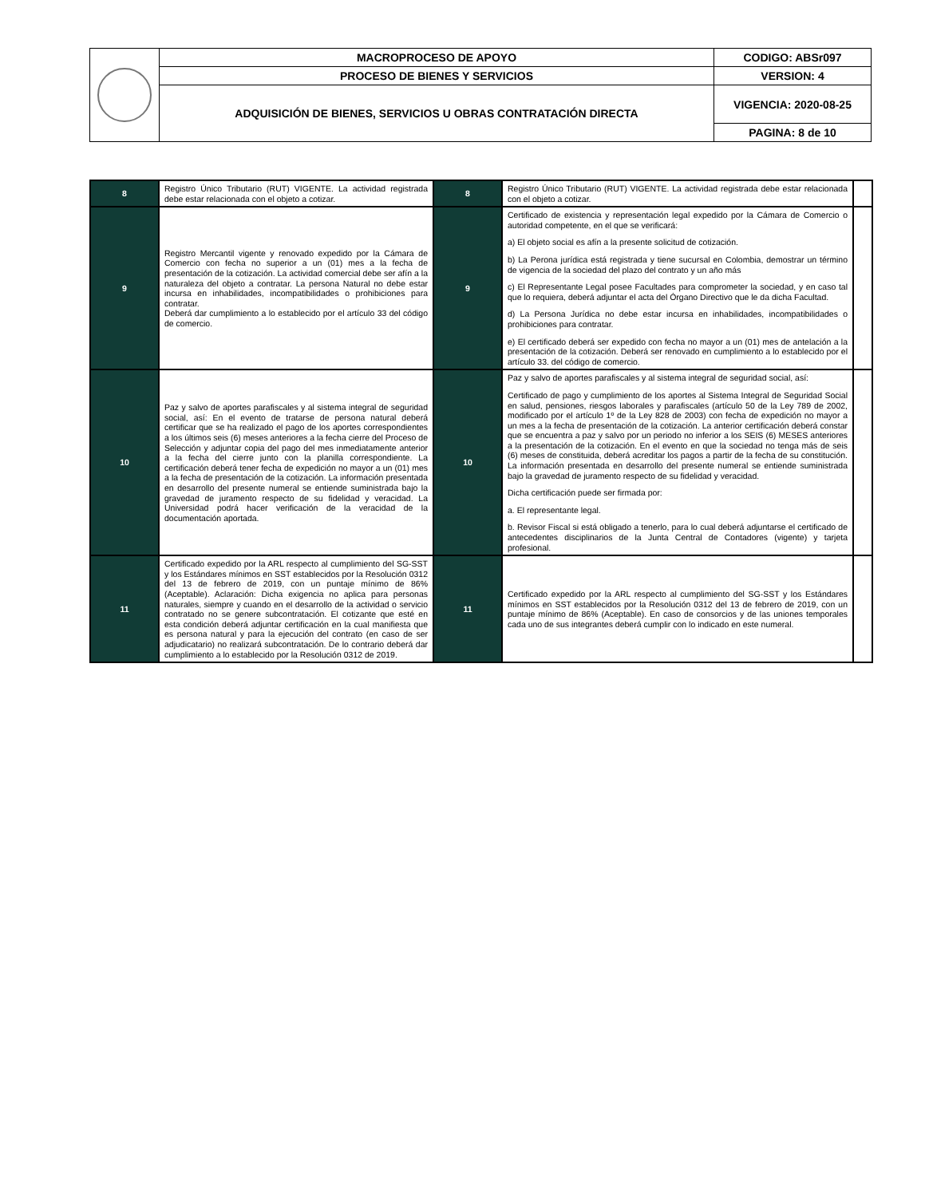| | MACROPROCESO DE APOYO | CODIGO: ABSr097 |
| | PROCESO DE BIENES Y SERVICIOS | VERSION: 4 |
| | ADQUISICIÓN DE BIENES, SERVICIOS U OBRAS CONTRATACIÓN DIRECTA | VIGENCIA: 2020-08-25 |
| | | PAGINA: 8 de 10 |
| 8 | Registro Único Tributario (RUT) VIGENTE. La actividad registrada debe estar relacionada con el objeto a cotizar. | 8 | Registro Único Tributario (RUT) VIGENTE. La actividad registrada debe estar relacionada con el objeto a cotizar. | |
| 9 | Registro Mercantil vigente y renovado expedido por la Cámara de Comercio con fecha no superior a un (01) mes a la fecha de presentación de la cotización. La actividad comercial debe ser afín a la naturaleza del objeto a contratar. La persona Natural no debe estar incursa en inhabilidades, incompatibilidades o prohibiciones para contratar. Deberá dar cumplimiento a lo establecido por el artículo 33 del código de comercio. | 9 | Certificado de existencia y representación legal expedido por la Cámara de Comercio o autoridad competente, en el que se verificará: a) El objeto social es afín a la presente solicitud de cotización. b) La Perona jurídica está registrada y tiene sucursal en Colombia, demostrar un término de vigencia de la sociedad del plazo del contrato y un año más c) El Representante Legal posee Facultades para comprometer la sociedad, y en caso tal que lo requiera, deberá adjuntar el acta del Órgano Directivo que le da dicha Facultad. d) La Persona Jurídica no debe estar incursa en inhabilidades, incompatibilidades o prohibiciones para contratar. e) El certificado deberá ser expedido con fecha no mayor a un (01) mes de antelación a la presentación de la cotización. Deberá ser renovado en cumplimiento a lo establecido por el artículo 33. del código de comercio. | |
| 10 | Paz y salvo de aportes parafiscales y al sistema integral de seguridad social, así: En el evento de tratarse de persona natural deberá certificar que se ha realizado el pago de los aportes correspondientes a los últimos seis (6) meses anteriores a la fecha cierre del Proceso de Selección y adjuntar copia del pago del mes inmediatamente anterior a la fecha del cierre junto con la planilla correspondiente. La certificación deberá tener fecha de expedición no mayor a un (01) mes a la fecha de presentación de la cotización. La información presentada en desarrollo del presente numeral se entiende suministrada bajo la gravedad de juramento respecto de su fidelidad y veracidad. La Universidad podrá hacer verificación de la veracidad de la documentación aportada. | 10 | Paz y salvo de aportes parafiscales y al sistema integral de seguridad social, así: Certificado de pago y cumplimiento de los aportes al Sistema Integral de Seguridad Social en salud, pensiones, riesgos laborales y parafiscales (artículo 50 de la Ley 789 de 2002, modificado por el artículo 1º de la Ley 828 de 2003) con fecha de expedición no mayor a un mes a la fecha de presentación de la cotización. La anterior certificación deberá constar que se encuentra a paz y salvo por un periodo no inferior a los SEIS (6) MESES anteriores a la presentación de la cotización. En el evento en que la sociedad no tenga más de seis (6) meses de constituida, deberá acreditar los pagos a partir de la fecha de su constitución. La información presentada en desarrollo del presente numeral se entiende suministrada bajo la gravedad de juramento respecto de su fidelidad y veracidad. Dicha certificación puede ser firmada por: a. El representante legal. b. Revisor Fiscal si está obligado a tenerlo, para lo cual deberá adjuntarse el certificado de antecedentes disciplinarios de la Junta Central de Contadores (vigente) y tarjeta profesional. | |
| 11 | Certificado expedido por la ARL respecto al cumplimiento del SG-SST y los Estándares mínimos en SST establecidos por la Resolución 0312 del 13 de febrero de 2019, con un puntaje mínimo de 86% (Aceptable). Aclaración: Dicha exigencia no aplica para personas naturales, siempre y cuando en el desarrollo de la actividad o servicio contratado no se genere subcontratación. El cotizante que esté en esta condición deberá adjuntar certificación en la cual manifiesta que es persona natural y para la ejecución del contrato (en caso de ser adjudicatario) no realizará subcontratación. De lo contrario deberá dar cumplimiento a lo establecido por la Resolución 0312 de 2019. | 11 | Certificado expedido por la ARL respecto al cumplimiento del SG-SST y los Estándares mínimos en SST establecidos por la Resolución 0312 del 13 de febrero de 2019, con un puntaje mínimo de 86% (Aceptable). En caso de consorcios y de las uniones temporales cada uno de sus integrantes deberá cumplir con lo indicado en este numeral. | |